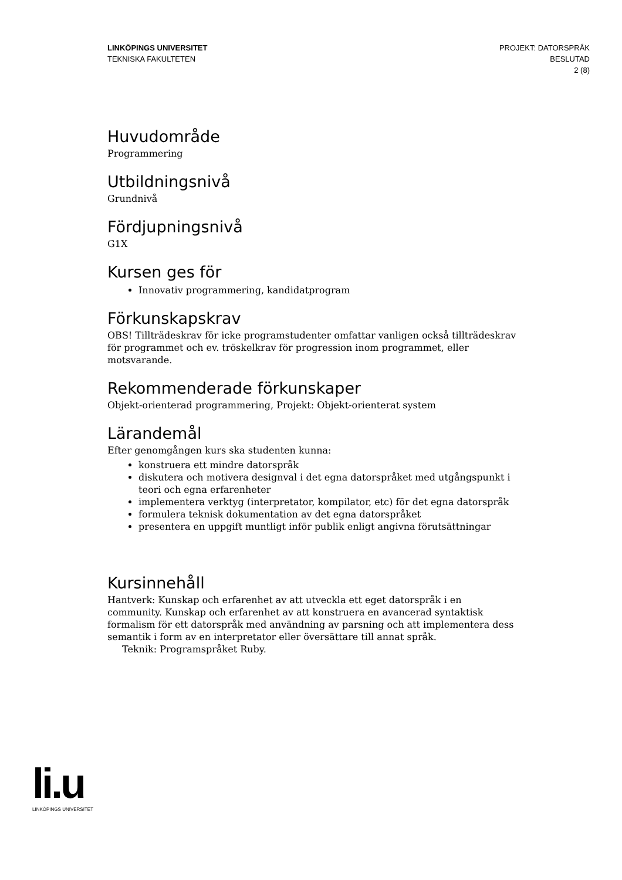LINKÖPINGS UNIVERSITET
TEKNISKA FAKULTETEN
PROJEKT: DATORSPRÅK
BESLUTAD
2 (8)
Huvudområde
Programmering
Utbildningsnivå
Grundnivå
Fördjupningsnivå
G1X
Kursen ges för
Innovativ programmering, kandidatprogram
Förkunskapskrav
OBS! Tillträdeskrav för icke programstudenter omfattar vanligen också tillträdeskrav för programmet och ev. tröskelkrav för progression inom programmet, eller motsvarande.
Rekommenderade förkunskaper
Objekt-orienterad programmering, Projekt: Objekt-orienterat system
Lärandemål
Efter genomgången kurs ska studenten kunna:
konstruera ett mindre datorspråk
diskutera och motivera designval i det egna datorspråket med utgångspunkt i teori och egna erfarenheter
implementera verktyg (interpretator, kompilator, etc) för det egna datorspråk
formulera teknisk dokumentation av det egna datorspråket
presentera en uppgift muntligt inför publik enligt angivna förutsättningar
Kursinnehåll
Hantverk: Kunskap och erfarenhet av att utveckla ett eget datorspråk i en community. Kunskap och erfarenhet av att konstruera en avancerad syntaktisk formalism för ett datorspråk med användning av parsning och att implementera dess semantik i form av en interpretator eller översättare till annat språk.
Teknik: Programspråket Ruby.
li.u
LINKÖPINGS UNIVERSITET